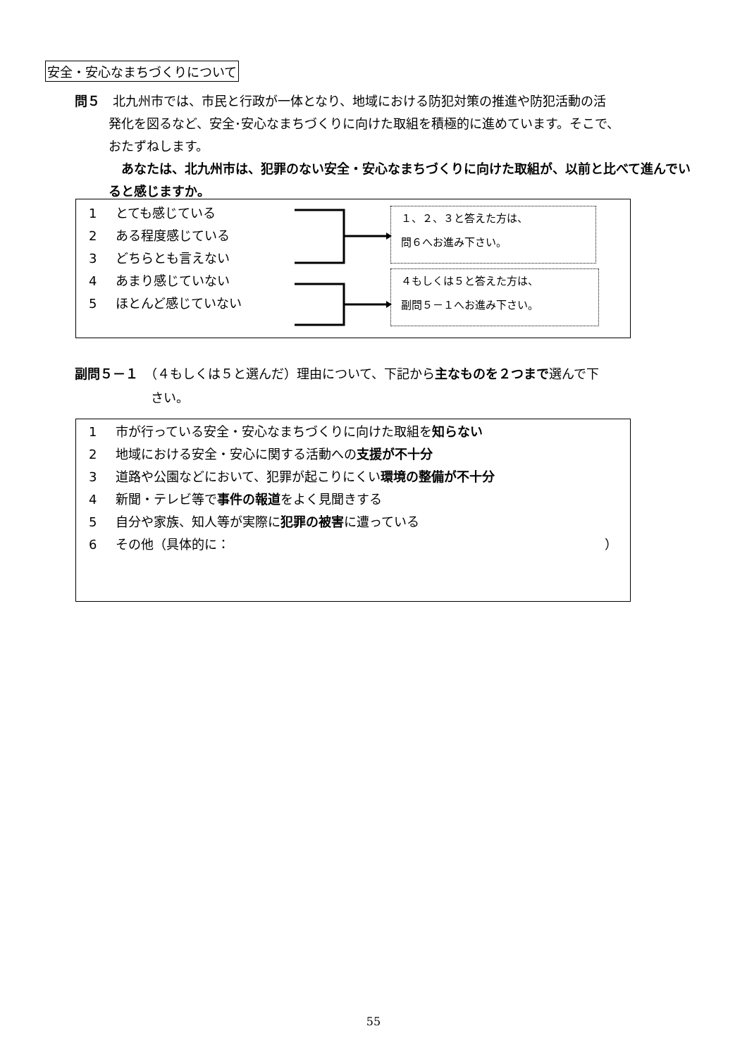安全・安心なまちづくりについて
問５　北九州市では、市民と行政が一体となり、地域における防犯対策の推進や防犯活動の活
発化を図るなど、安全･安心なまちづくりに向けた取組を積極的に進めています。そこで、
おたずねします。
　あなたは、北九州市は、犯罪のない安全・安心なまちづくりに向けた取組が、以前と比べて進んでいると感じますか。
1 とても感じている
2 ある程度感じている
3 どちらとも言えない
4 あまり感じていない
5 ほとんど感じていない
１、２、３と答えた方は、
問６へお進み下さい。
４もしくは５と答えた方は、
副問５－１へお進み下さい。
副問５－１　（４もしくは５と選んだ）理由について、下記から主なものを２つまで選んで下
さい。
1 市が行っている安全・安心なまちづくりに向けた取組を知らない
2 地域における安全・安心に関する活動への支援が不十分
3 道路や公園などにおいて、犯罪が起こりにくい環境の整備が不十分
4 新聞・テレビ等で事件の報道をよく見聞きする
5 自分や家族、知人等が実際に犯罪の被害に遭っている
6 その他（具体的に： ）
55